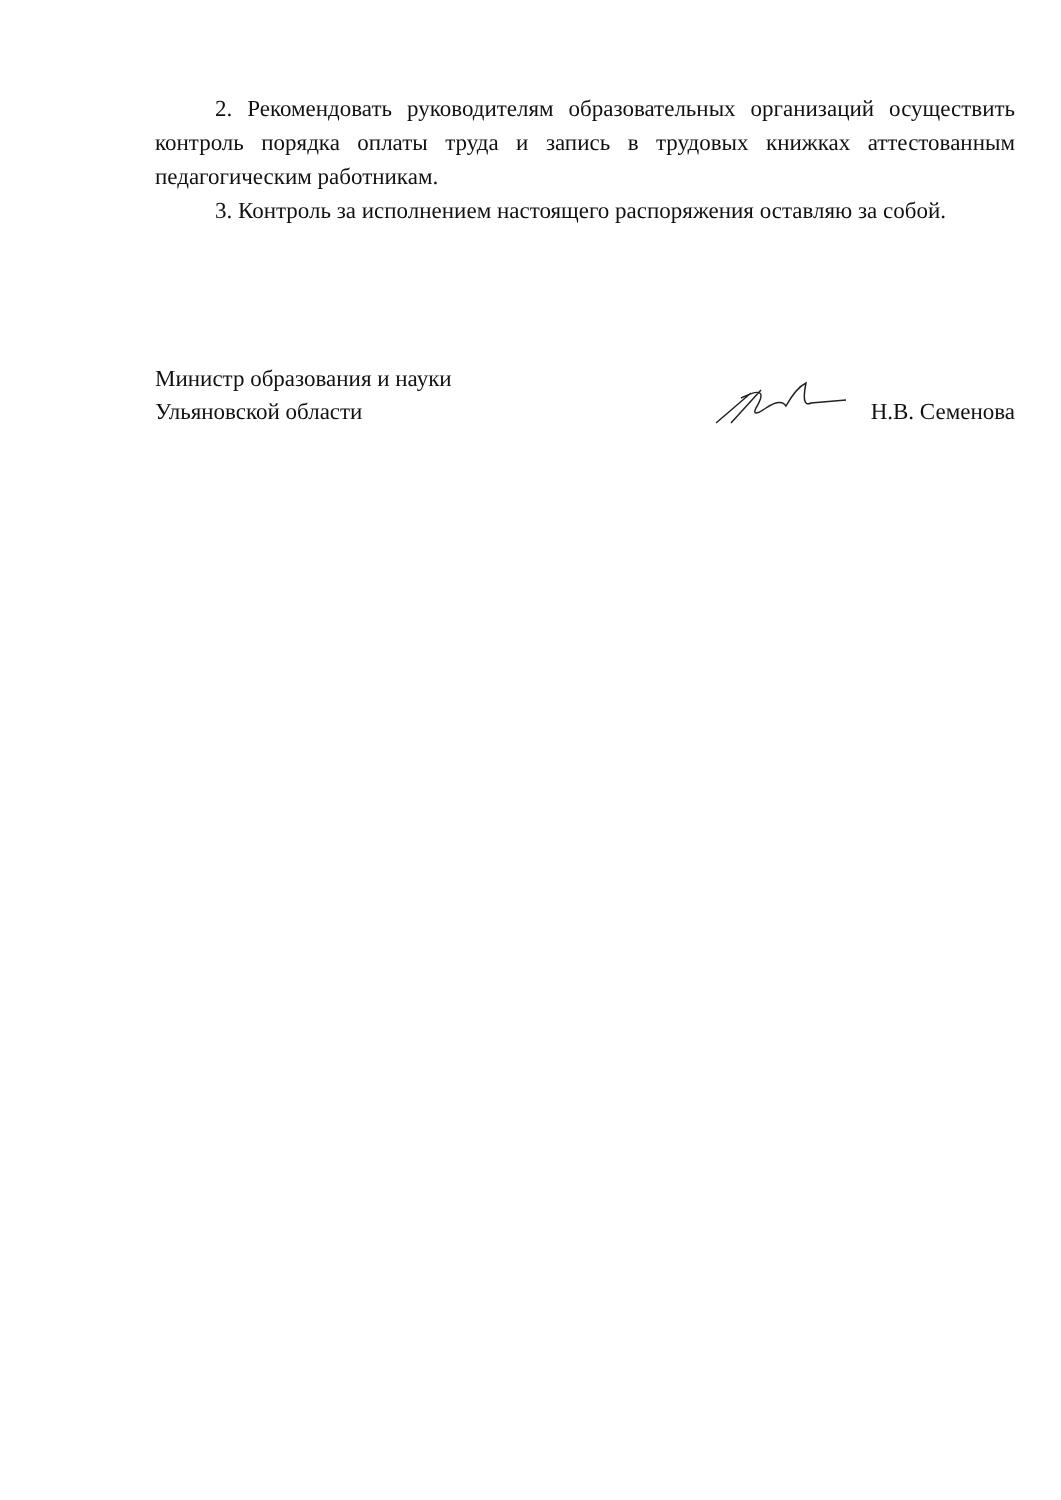2. Рекомендовать руководителям образовательных организаций осуществить контроль порядка оплаты труда и запись в трудовых книжках аттестованным педагогическим работникам.
3. Контроль за исполнением настоящего распоряжения оставляю за собой.
Министр образования и науки
Ульяновской области
Н.В. Семенова